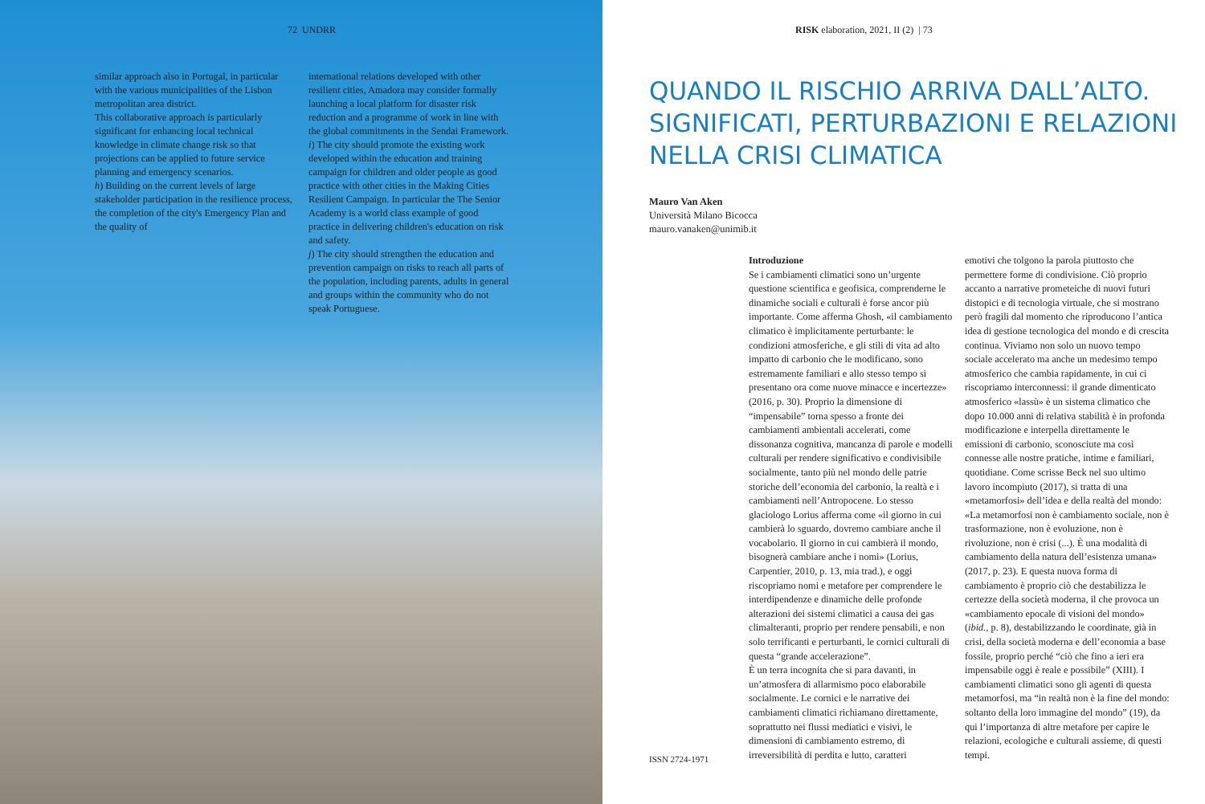72 UNDRR
similar approach also in Portugal, in particular with the various municipalities of the Lisbon metropolitan area district.
This collaborative approach is particularly significant for enhancing local technical knowledge in climate change risk so that projections can be applied to future service planning and emergency scenarios.
h) Building on the current levels of large stakeholder participation in the resilience process, the completion of the city's Emergency Plan and the quality of
international relations developed with other resilient cities, Amadora may consider formally launching a local platform for disaster risk reduction and a programme of work in line with the global commitments in the Sendai Framework.
i) The city should promote the existing work developed within the education and training campaign for children and older people as good practice with other cities in the Making Cities Resilient Campaign. In particular the The Senior Academy is a world class example of good practice in delivering children's education on risk and safety.
j) The city should strengthen the education and prevention campaign on risks to reach all parts of the population, including parents, adults in general and groups within the community who do not speak Portuguese.
RISK elaboration, 2021, II (2) | 73
QUANDO IL RISCHIO ARRIVA DALL’ALTO. SIGNIFICATI, PERTURBAZIONI E RELAZIONI NELLA CRISI CLIMATICA
Mauro Van Aken
Università Milano Bicocca
mauro.vanaken@unimib.it
Introduzione
Se i cambiamenti climatici sono un’urgente questione scientifica e geofisica, comprenderne le dinamiche sociali e culturali è forse ancor più importante. Come afferma Ghosh, «il cambiamento climatico è implicitamente perturbante: le condizioni atmosferiche, e gli stili di vita ad alto impatto di carbonio che le modificano, sono estremamente familiari e allo stesso tempo si presentano ora come nuove minacce e incertezze» (2016, p. 30). Proprio la dimensione di “impensabile” torna spesso a fronte dei cambiamenti ambientali accelerati, come dissonanza cognitiva, mancanza di parole e modelli culturali per rendere significativo e condivisibile socialmente, tanto più nel mondo delle patrie storiche dell’economia del carbonio, la realtà e i cambiamenti nell’Antropocene. Lo stesso glaciologo Lorius afferma come «il giorno in cui cambierà lo sguardo, dovremo cambiare anche il vocabolario. Il giorno in cui cambierà il mondo, bisognerà cambiare anche i nomi» (Lorius, Carpentier, 2010, p. 13, mia trad.), e oggi riscopriamo nomi e metafore per comprendere le interdipendenze e dinamiche delle profonde alterazioni dei sistemi climatici a causa dei gas climalteranti, proprio per rendere pensabili, e non solo terrificanti e perturbanti, le cornici culturali di questa “grande accelerazione”.
È un terra incognita che si para davanti, in un’atmosfera di allarmismo poco elaborabile socialmente. Le cornici e le narrative dei cambiamenti climatici richiamano direttamente, soprattutto nei flussi mediatici e visivi, le dimensioni di cambiamento estremo, di irreversibilità di perdita e lutto, caratteri
emotivi che tolgono la parola piuttosto che permettere forme di condivisione. Ciò proprio accanto a narrative prometeiche di nuovi futuri distopici e di tecnologia virtuale, che si mostrano però fragili dal momento che riproducono l’antica idea di gestione tecnologica del mondo e di crescita continua. Viviamo non solo un nuovo tempo sociale accelerato ma anche un medesimo tempo atmosferico che cambia rapidamente, in cui ci riscopriamo interconnessi: il grande dimenticato atmosferico «lassù» è un sistema climatico che dopo 10.000 anni di relativa stabilità è in profonda modificazione e interpella direttamente le emissioni di carbonio, sconosciute ma così connesse alle nostre pratiche, intime e familiari, quotidiane. Come scrisse Beck nel suo ultimo lavoro incompiuto (2017), si tratta di una «metamorfosi» dell’idea e della realtà del mondo: «La metamorfosi non è cambiamento sociale, non è trasformazione, non è evoluzione, non è rivoluzione, non è crisi (...). È una modalità di cambiamento della natura dell’esistenza umana» (2017, p. 23). E questa nuova forma di cambiamento è proprio ciò che destabilizza le certezze della società moderna, il che provoca un «cambiamento epocale di visioni del mondo» (ibid., p. 8), destabilizzando le coordinate, già in crisi, della società moderna e dell’economia a base fossile, proprio perché “ciò che fino a ieri era impensabile oggi è reale e possibile” (XIII). I cambiamenti climatici sono gli agenti di questa metamorfosi, ma “in realtà non è la fine del mondo: soltanto della loro immagine del mondo” (19), da qui l’importanza di altre metafore per capire le relazioni, ecologiche e culturali assieme, di questi tempi.
ISSN 2724-1971